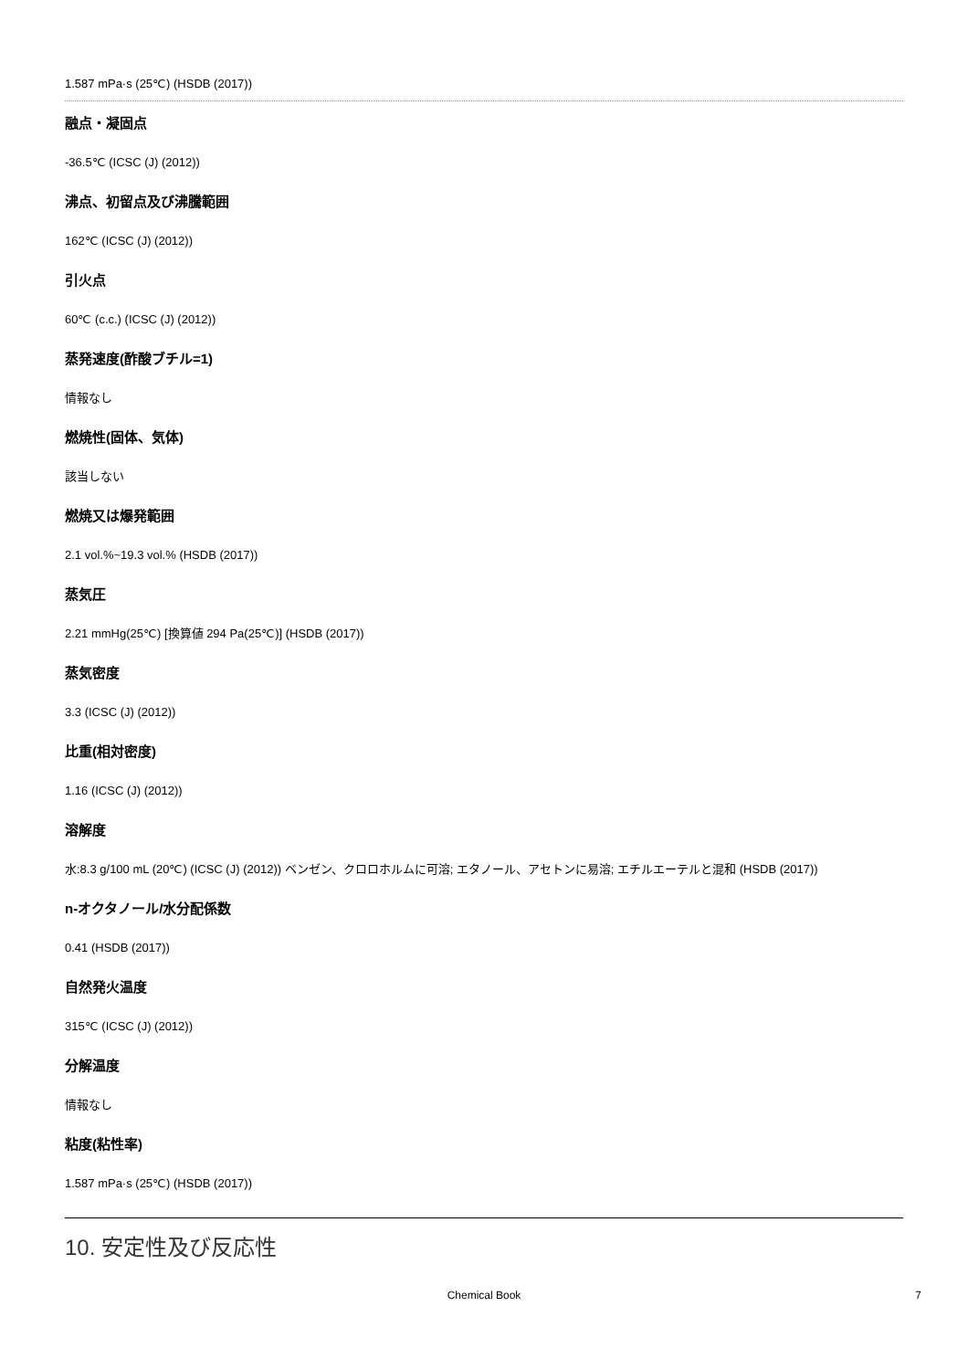1.587 mPa·s (25℃) (HSDB (2017))
融点・凝固点
-36.5℃ (ICSC (J) (2012))
沸点、初留点及び沸騰範囲
162℃ (ICSC (J) (2012))
引火点
60℃ (c.c.) (ICSC (J) (2012))
蒸発速度(酢酸ブチル=1)
情報なし
燃焼性(固体、気体)
該当しない
燃焼又は爆発範囲
2.1 vol.%~19.3 vol.% (HSDB (2017))
蒸気圧
2.21 mmHg(25℃) [換算値 294 Pa(25℃)] (HSDB (2017))
蒸気密度
3.3 (ICSC (J) (2012))
比重(相対密度)
1.16 (ICSC (J) (2012))
溶解度
水:8.3 g/100 mL (20℃) (ICSC (J) (2012)) ベンゼン、クロロホルムに可溶; エタノール、アセトンに易溶; エチルエーテルと混和 (HSDB (2017))
n-オクタノール/水分配係数
0.41 (HSDB (2017))
自然発火温度
315℃ (ICSC (J) (2012))
分解温度
情報なし
粘度(粘性率)
1.587 mPa·s (25℃) (HSDB (2017))
10. 安定性及び反応性
Chemical Book 7